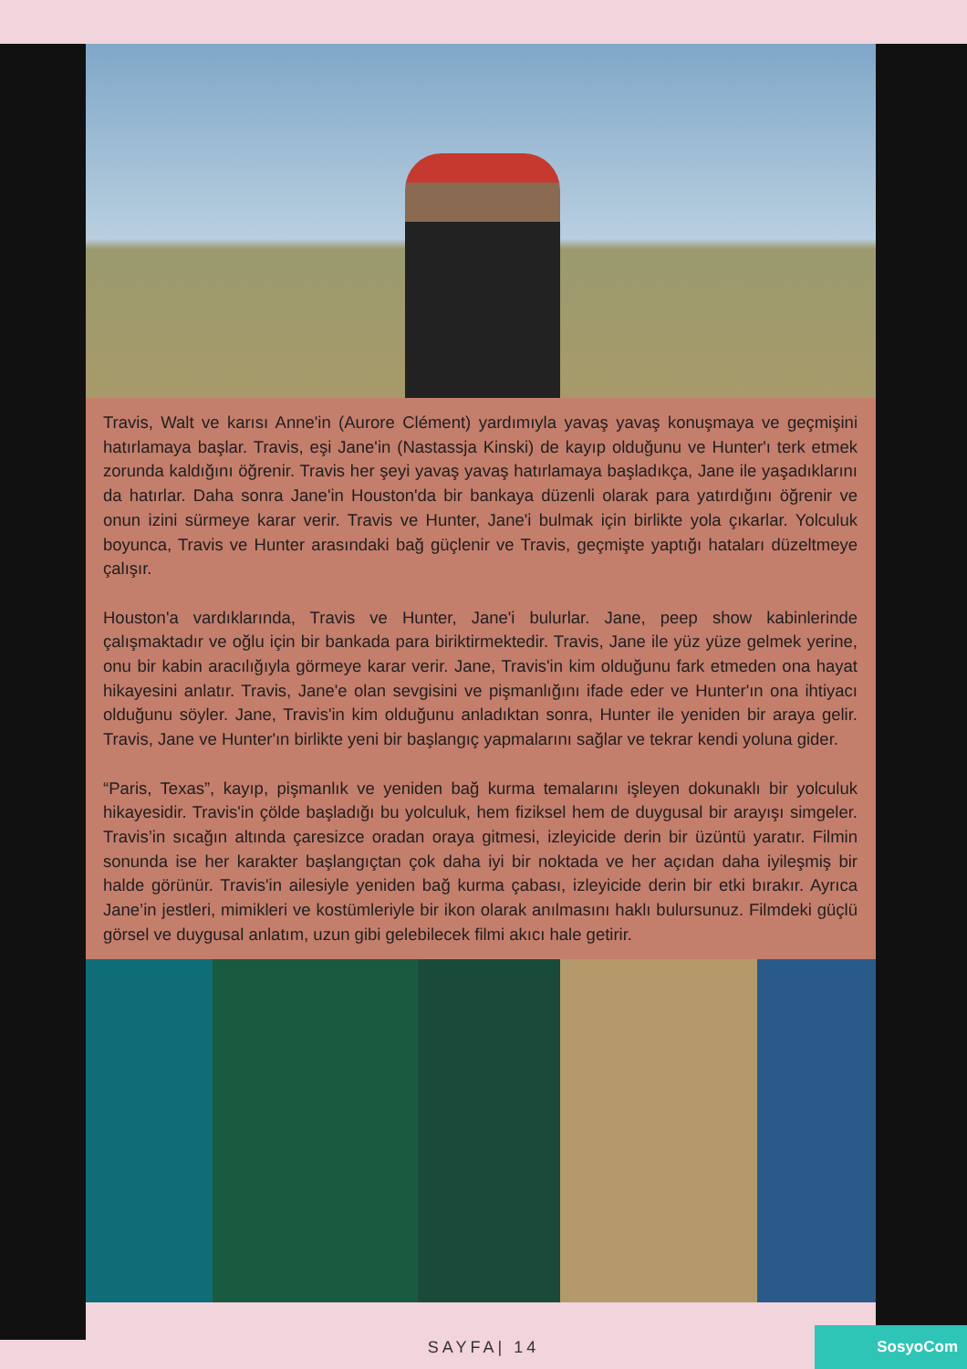Travis, Walt ve karısı Anne'in (Aurore Clément) yardımıyla yavaş yavaş konuşmaya ve geçmişini hatırlamaya başlar. Travis, eşi Jane'in (Nastassja Kinski) de kayıp olduğunu ve Hunter'ı terk etmek zorunda kaldığını öğrenir. Travis her şeyi yavaş yavaş hatırlamaya başladıkça, Jane ile yaşadıklarını da hatırlar. Daha sonra Jane'in Houston'da bir bankaya düzenli olarak para yatırdığını öğrenir ve onun izini sürmeye karar verir. Travis ve Hunter, Jane'i bulmak için birlikte yola çıkarlar. Yolculuk boyunca, Travis ve Hunter arasındaki bağ güçlenir ve Travis, geçmişte yaptığı hataları düzeltmeye çalışır.
Houston'a vardıklarında, Travis ve Hunter, Jane'i bulurlar. Jane, peep show kabinlerinde çalışmaktadır ve oğlu için bir bankada para biriktirmektedir. Travis, Jane ile yüz yüze gelmek yerine, onu bir kabin aracılığıyla görmeye karar verir. Jane, Travis'in kim olduğunu fark etmeden ona hayat hikayesini anlatır. Travis, Jane'e olan sevgisini ve pişmanlığını ifade eder ve Hunter'ın ona ihtiyacı olduğunu söyler. Jane, Travis'in kim olduğunu anladıktan sonra, Hunter ile yeniden bir araya gelir. Travis, Jane ve Hunter'ın birlikte yeni bir başlangıç yapmalarını sağlar ve tekrar kendi yoluna gider.
“Paris, Texas”, kayıp, pişmanlık ve yeniden bağ kurma temalarını işleyen dokunaklı bir yolculuk hikayesidir. Travis'in çölde başladığı bu yolculuk, hem fiziksel hem de duygusal bir arayışı simgeler. Travis’in sıcağın altında çaresizce oradan oraya gitmesi, izleyicide derin bir üzüntü yaratır. Filmin sonunda ise her karakter başlangıçtan çok daha iyi bir noktada ve her açıdan daha iyileşmiş bir halde görünür. Travis'in ailesiyle yeniden bağ kurma çabası, izleyicide derin bir etki bırakır. Ayrıca Jane’in jestleri, mimikleri ve kostümleriyle bir ikon olarak anılmasını haklı bulursunuz. Filmdeki güçlü görsel ve duygusal anlatım, uzun gibi gelebilecek filmi akıcı hale getirir.
SAYFA| 14
SosyoCom